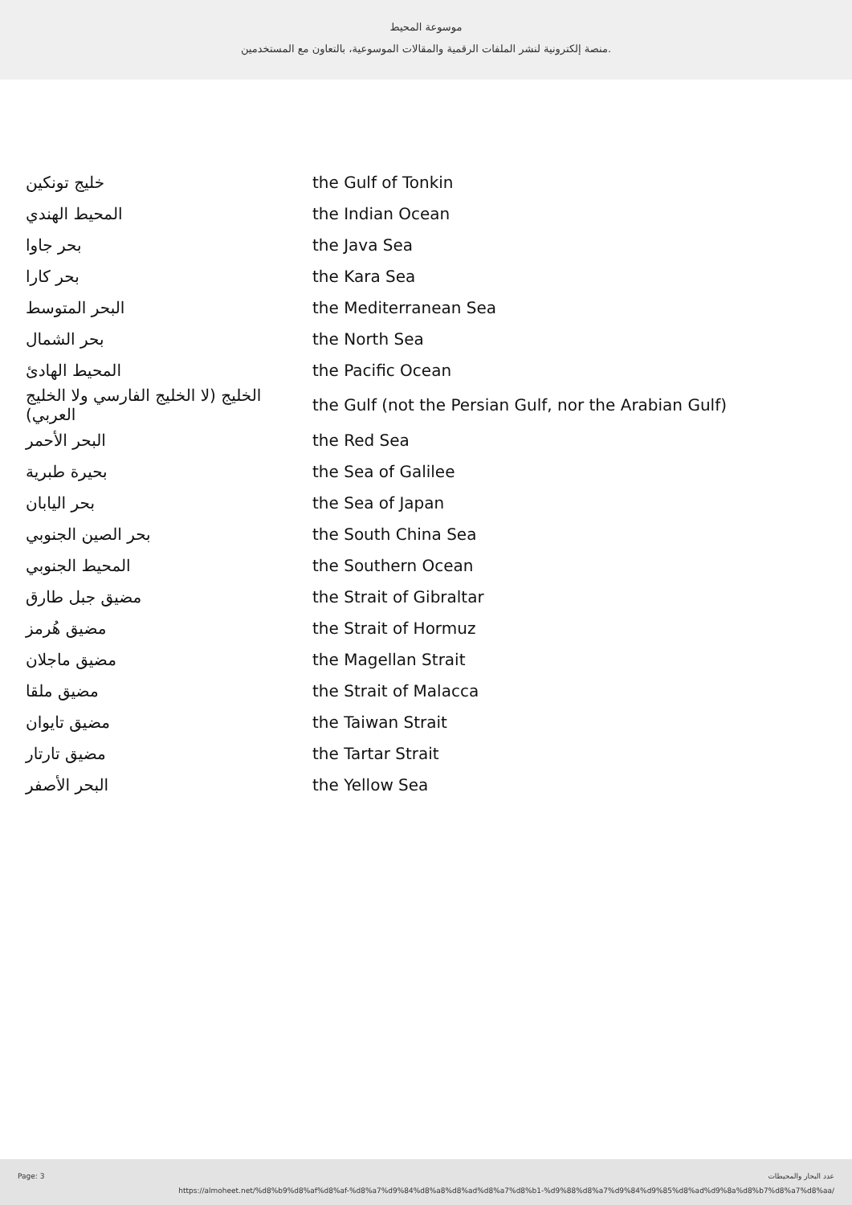موسوعة المحيط
منصة إلكترونية لنشر الملفات الرقمية والمقالات الموسوعية، بالتعاون مع المستخدمين.
| خليج تونكين | the Gulf of Tonkin |
| المحيط الهندي | the Indian Ocean |
| بحر جاوا | the Java Sea |
| بحر كارا | the Kara Sea |
| البحر المتوسط | the Mediterranean Sea |
| بحر الشمال | the North Sea |
| المحيط الهادئ | the Pacific Ocean |
| الخليج (لا الخليج الفارسي ولا الخليج العربي) | the Gulf (not the Persian Gulf, nor the Arabian Gulf) |
| البحر الأحمر | the Red Sea |
| بحيرة طبرية | the Sea of Galilee |
| بحر اليابان | the Sea of Japan |
| بحر الصين الجنوبي | the South China Sea |
| المحيط الجنوبي | the Southern Ocean |
| مضيق جبل طارق | the Strait of Gibraltar |
| مضيق هُرمز | the Strait of Hormuz |
| مضيق ماجلان | the Magellan Strait |
| مضيق ملقا | the Strait of Malacca |
| مضيق تايوان | the Taiwan Strait |
| مضيق تارتار | the Tartar Strait |
| البحر الأصفر | the Yellow Sea |
Page: 3 عدد البحار والمحيطات
https://almoheet.net/%d8%b9%d8%af%d8%af-%d8%a7%d9%84%d8%a8%d8%ad%d8%a7%d8%b1-%d9%88%d8%a7%d9%84%d9%85%d8%ad%d9%8a%d8%b7%d8%a7%d8%aa/